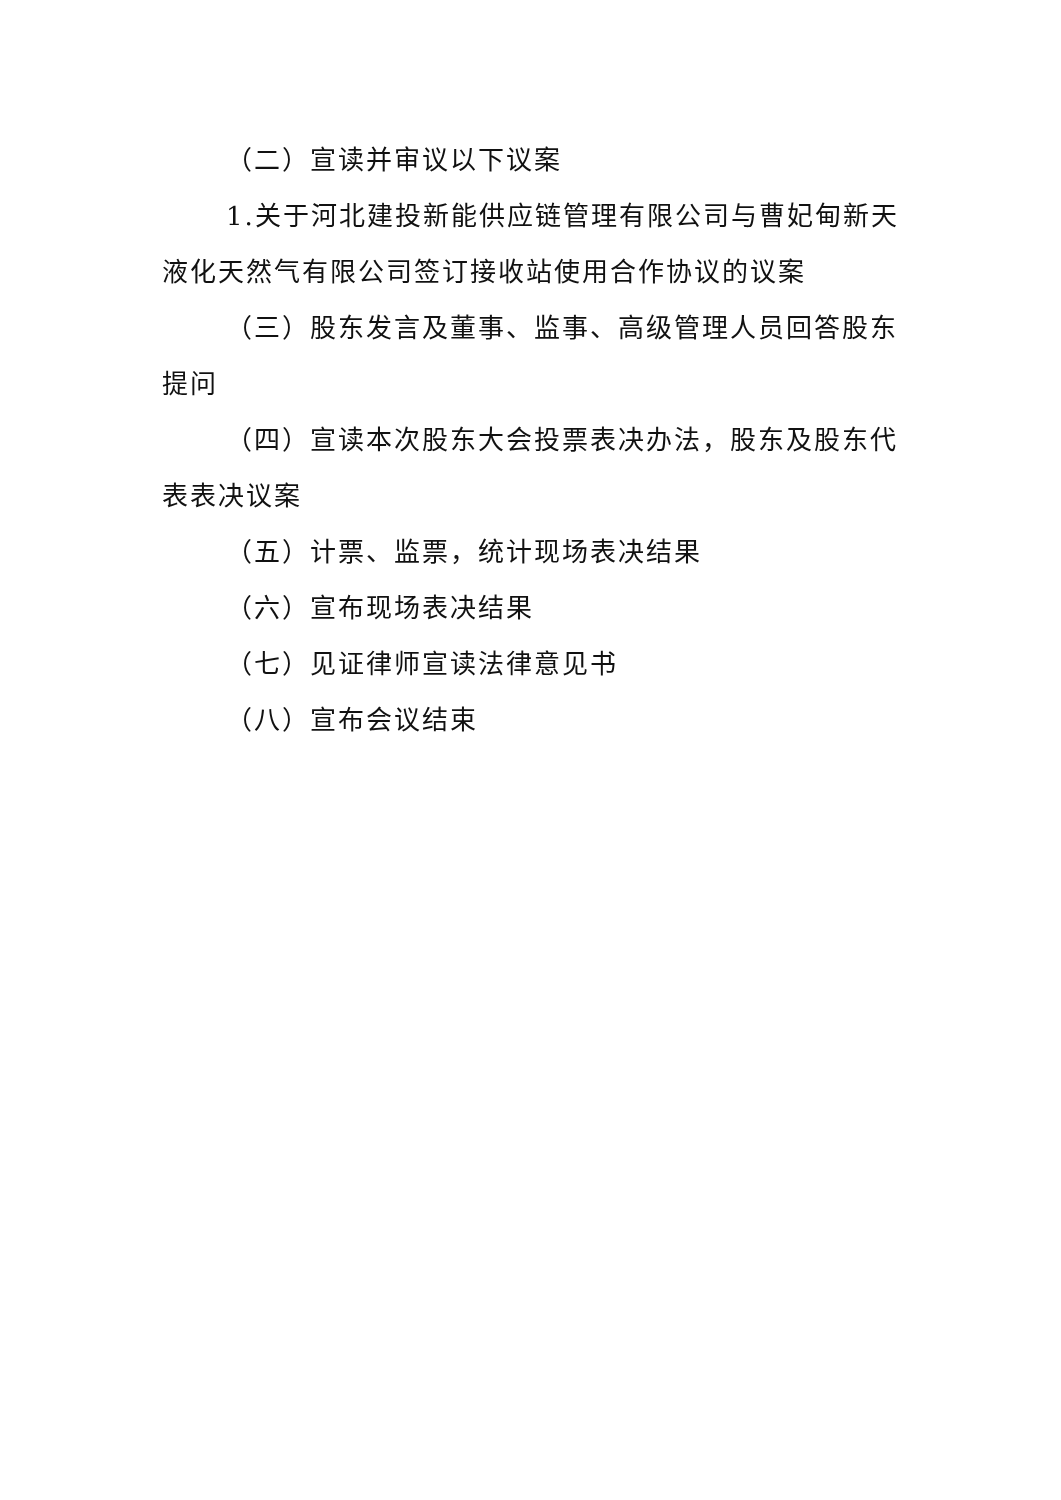（二）宣读并审议以下议案
1.关于河北建投新能供应链管理有限公司与曹妃甸新天液化天然气有限公司签订接收站使用合作协议的议案
（三）股东发言及董事、监事、高级管理人员回答股东提问
（四）宣读本次股东大会投票表决办法，股东及股东代表表决议案
（五）计票、监票，统计现场表决结果
（六）宣布现场表决结果
（七）见证律师宣读法律意见书
（八）宣布会议结束